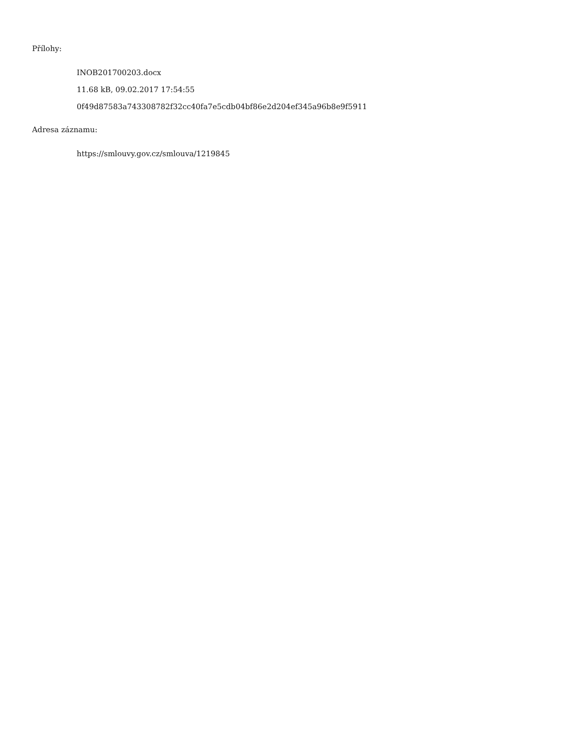Přílohy:
INOB201700203.docx
11.68 kB, 09.02.2017 17:54:55
0f49d87583a743308782f32cc40fa7e5cdb04bf86e2d204ef345a96b8e9f5911
Adresa záznamu:
https://smlouvy.gov.cz/smlouva/1219845